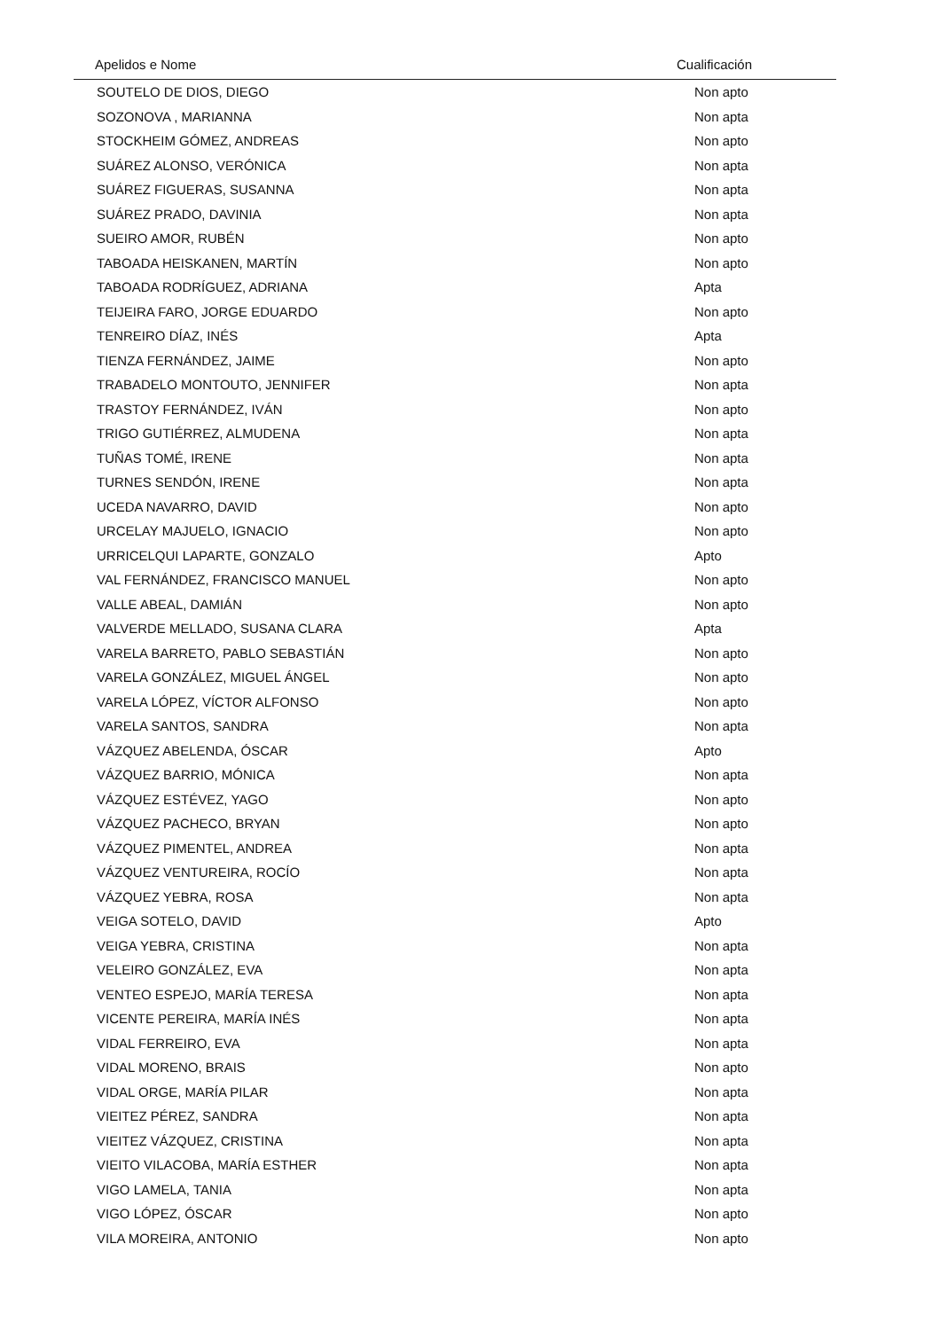| Apelidos e Nome | Cualificación |
| --- | --- |
| SOUTELO DE DIOS, DIEGO | Non apto |
| SOZONOVA , MARIANNA | Non apta |
| STOCKHEIM GÓMEZ, ANDREAS | Non apto |
| SUÁREZ ALONSO, VERÓNICA | Non apta |
| SUÁREZ FIGUERAS, SUSANNA | Non apta |
| SUÁREZ PRADO, DAVINIA | Non apta |
| SUEIRO AMOR, RUBÉN | Non apto |
| TABOADA HEISKANEN, MARTÍN | Non apto |
| TABOADA RODRÍGUEZ, ADRIANA | Apta |
| TEIJEIRA FARO, JORGE EDUARDO | Non apto |
| TENREIRO DÍAZ, INÉS | Apta |
| TIENZA FERNÁNDEZ, JAIME | Non apto |
| TRABADELO MONTOUTO, JENNIFER | Non apta |
| TRASTOY FERNÁNDEZ, IVÁN | Non apto |
| TRIGO GUTIÉRREZ, ALMUDENA | Non apta |
| TUÑAS TOMÉ, IRENE | Non apta |
| TURNES SENDÓN, IRENE | Non apta |
| UCEDA NAVARRO, DAVID | Non apto |
| URCELAY MAJUELO, IGNACIO | Non apto |
| URRICELQUI LAPARTE, GONZALO | Apto |
| VAL FERNÁNDEZ, FRANCISCO MANUEL | Non apto |
| VALLE ABEAL, DAMIÁN | Non apto |
| VALVERDE MELLADO, SUSANA CLARA | Apta |
| VARELA BARRETO, PABLO SEBASTIÁN | Non apto |
| VARELA GONZÁLEZ, MIGUEL ÁNGEL | Non apto |
| VARELA LÓPEZ, VÍCTOR ALFONSO | Non apto |
| VARELA SANTOS, SANDRA | Non apta |
| VÁZQUEZ ABELENDA, ÓSCAR | Apto |
| VÁZQUEZ BARRIO, MÓNICA | Non apta |
| VÁZQUEZ ESTÉVEZ, YAGO | Non apto |
| VÁZQUEZ PACHECO, BRYAN | Non apto |
| VÁZQUEZ PIMENTEL, ANDREA | Non apta |
| VÁZQUEZ VENTUREIRA, ROCÍO | Non apta |
| VÁZQUEZ YEBRA, ROSA | Non apta |
| VEIGA SOTELO, DAVID | Apto |
| VEIGA YEBRA, CRISTINA | Non apta |
| VELEIRO GONZÁLEZ, EVA | Non apta |
| VENTEO ESPEJO, MARÍA TERESA | Non apta |
| VICENTE PEREIRA, MARÍA INÉS | Non apta |
| VIDAL FERREIRO, EVA | Non apta |
| VIDAL MORENO, BRAIS | Non apto |
| VIDAL ORGE, MARÍA PILAR | Non apta |
| VIEITEZ PÉREZ, SANDRA | Non apta |
| VIEITEZ VÁZQUEZ, CRISTINA | Non apta |
| VIEITO VILACOBA, MARÍA ESTHER | Non apta |
| VIGO LAMELA, TANIA | Non apta |
| VIGO LÓPEZ, ÓSCAR | Non apto |
| VILA MOREIRA, ANTONIO | Non apto |